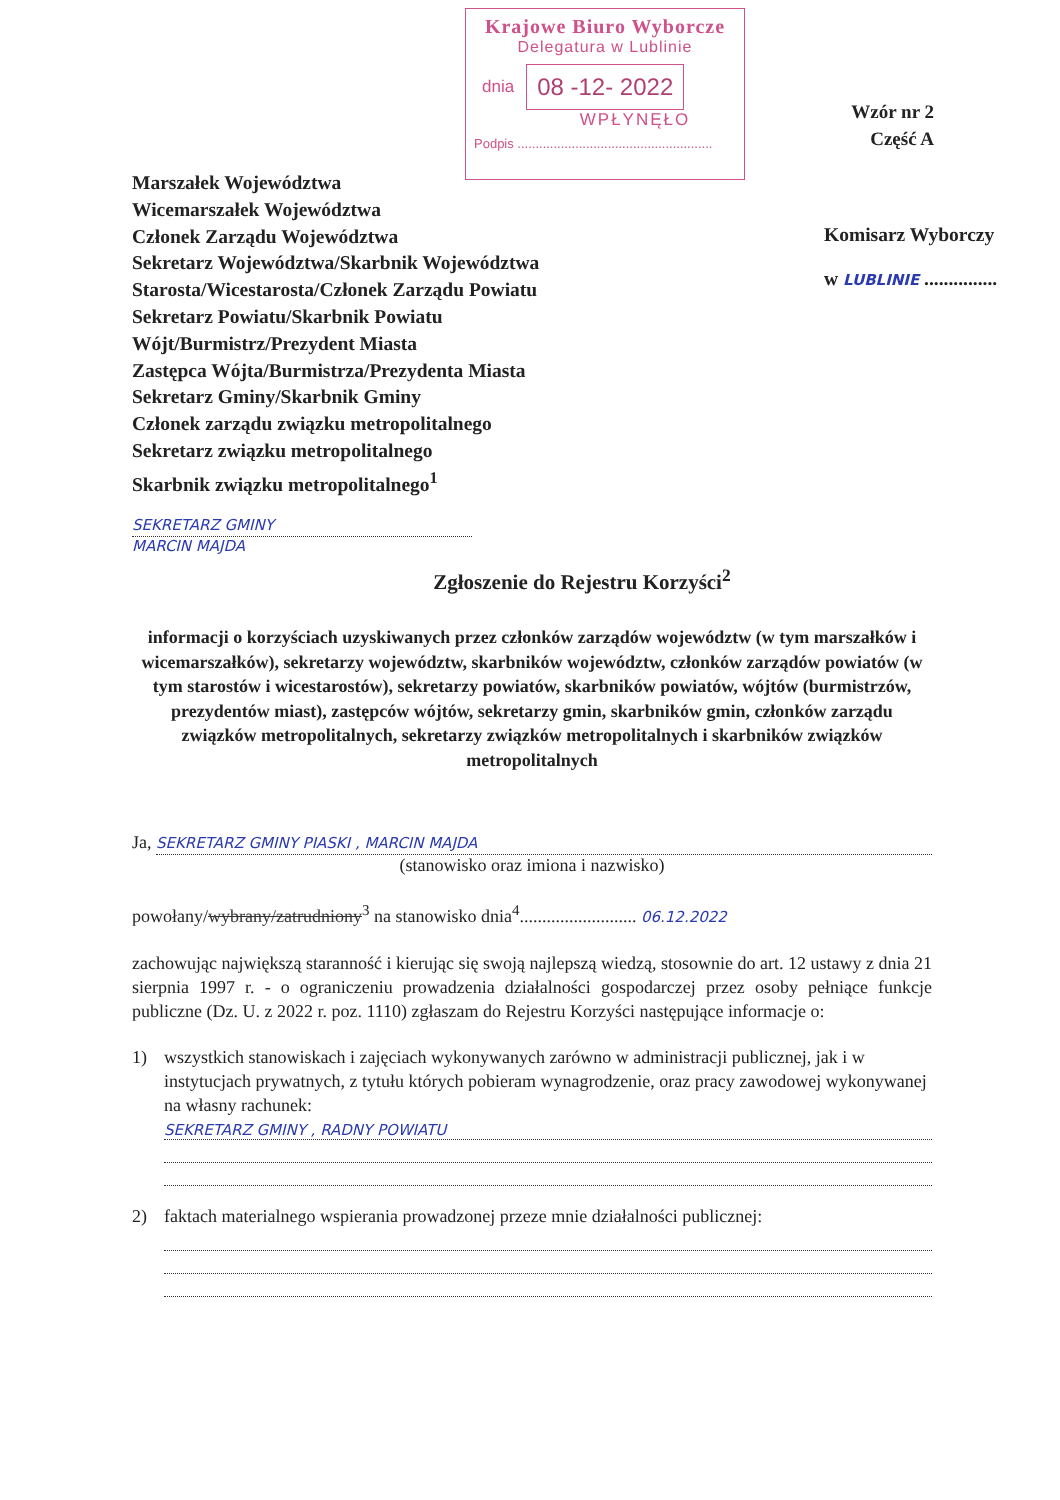Krajowe Biuro Wyborcze
Delegatura w Lublinie
dnia 08 -12- 2022
WPŁYNĘŁO
Podpis ......................................................
Wzór nr 2
Część A
Marszałek Województwa
Wicemarszałek Województwa
Członek Zarządu Województwa
Sekretarz Województwa/Skarbnik Województwa
Starosta/Wicestarosta/Członek Zarządu Powiatu
Sekretarz Powiatu/Skarbnik Powiatu
Wójt/Burmistrz/Prezydent Miasta
Zastępca Wójta/Burmistrza/Prezydenta Miasta
Sekretarz Gminy/Skarbnik Gminy
Członek zarządu związku metropolitalnego
Sekretarz związku metropolitalnego
Skarbnik związku metropolitalnego<sup>1</sup>
Komisarz Wyborczy
w LUBLINIE ...............
SEKRETARZ GMINY
MARCIN MAJDA
Zgłoszenie do Rejestru Korzyści<sup>2</sup>
informacji o korzyściach uzyskiwanych przez członków zarządów województw (w tym marszałków i wicemarszałków), sekretarzy województw, skarbników województw, członków zarządów powiatów (w tym starostów i wicestarostów), sekretarzy powiatów, skarbników powiatów, wójtów (burmistrzów, prezydentów miast), zastępców wójtów, sekretarzy gmin, skarbników gmin, członków zarządu związków metropolitalnych, sekretarzy związków metropolitalnych i skarbników związków metropolitalnych
Ja,
SEKRETARZ GMINY PIASKI , MARCIN MAJDA
(stanowisko oraz imiona i nazwisko)
powołany/wybrany/zatrudniony<sup>3</sup> na stanowisko dnia<sup>4</sup>.......................... 06.12.2022
zachowując największą staranność i kierując się swoją najlepszą wiedzą, stosownie do art. 12 ustawy z dnia 21 sierpnia 1997 r. - o ograniczeniu prowadzenia działalności gospodarczej przez osoby pełniące funkcje publiczne (Dz. U. z 2022 r. poz. 1110) zgłaszam do Rejestru Korzyści następujące informacje o:
1) wszystkich stanowiskach i zajęciach wykonywanych zarówno w administracji publicznej, jak i w instytucjach prywatnych, z tytułu których pobieram wynagrodzenie, oraz pracy zawodowej wykonywanej na własny rachunek:
SEKRETARZ GMINY , RADNY POWIATU
2) faktach materialnego wspierania prowadzonej przeze mnie działalności publicznej: